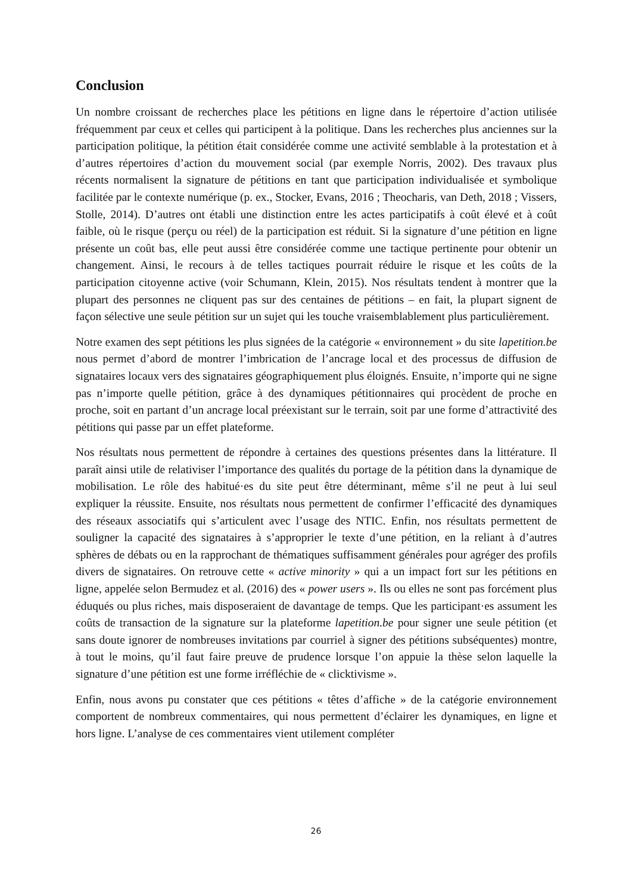Conclusion
Un nombre croissant de recherches place les pétitions en ligne dans le répertoire d’action utilisée fréquemment par ceux et celles qui participent à la politique. Dans les recherches plus anciennes sur la participation politique, la pétition était considérée comme une activité semblable à la protestation et à d’autres répertoires d’action du mouvement social (par exemple Norris, 2002). Des travaux plus récents normalisent la signature de pétitions en tant que participation individualisée et symbolique facilitée par le contexte numérique (p. ex., Stocker, Evans, 2016 ; Theocharis, van Deth, 2018 ; Vissers, Stolle, 2014). D’autres ont établi une distinction entre les actes participatifs à coût élevé et à coût faible, où le risque (perçu ou réel) de la participation est réduit. Si la signature d’une pétition en ligne présente un coût bas, elle peut aussi être considérée comme une tactique pertinente pour obtenir un changement. Ainsi, le recours à de telles tactiques pourrait réduire le risque et les coûts de la participation citoyenne active (voir Schumann, Klein, 2015). Nos résultats tendent à montrer que la plupart des personnes ne cliquent pas sur des centaines de pétitions – en fait, la plupart signent de façon sélective une seule pétition sur un sujet qui les touche vraisemblablement plus particulièrement.
Notre examen des sept pétitions les plus signées de la catégorie « environnement » du site lapetition.be nous permet d’abord de montrer l’imbrication de l’ancrage local et des processus de diffusion de signataires locaux vers des signataires géographiquement plus éloignés. Ensuite, n’importe qui ne signe pas n’importe quelle pétition, grâce à des dynamiques pétitionnaires qui procèdent de proche en proche, soit en partant d’un ancrage local préexistant sur le terrain, soit par une forme d’attractivité des pétitions qui passe par un effet plateforme.
Nos résultats nous permettent de répondre à certaines des questions présentes dans la littérature. Il paraît ainsi utile de relativiser l’importance des qualités du portage de la pétition dans la dynamique de mobilisation. Le rôle des habitué·es du site peut être déterminant, même s’il ne peut à lui seul expliquer la réussite. Ensuite, nos résultats nous permettent de confirmer l’efficacité des dynamiques des réseaux associatifs qui s’articulent avec l’usage des NTIC. Enfin, nos résultats permettent de souligner la capacité des signataires à s’approprier le texte d’une pétition, en la reliant à d’autres sphères de débats ou en la rapprochant de thématiques suffisamment générales pour agréger des profils divers de signataires. On retrouve cette « active minority » qui a un impact fort sur les pétitions en ligne, appelée selon Bermudez et al. (2016) des « power users ». Ils ou elles ne sont pas forcément plus éduqués ou plus riches, mais disposeraient de davantage de temps. Que les participant·es assument les coûts de transaction de la signature sur la plateforme lapetition.be pour signer une seule pétition (et sans doute ignorer de nombreuses invitations par courriel à signer des pétitions subséquentes) montre, à tout le moins, qu’il faut faire preuve de prudence lorsque l’on appuie la thèse selon laquelle la signature d’une pétition est une forme irréfléchie de « clicktivisme ».
Enfin, nous avons pu constater que ces pétitions « têtes d’affiche » de la catégorie environnement comportent de nombreux commentaires, qui nous permettent d’éclairer les dynamiques, en ligne et hors ligne. L’analyse de ces commentaires vient utilement compléter
26